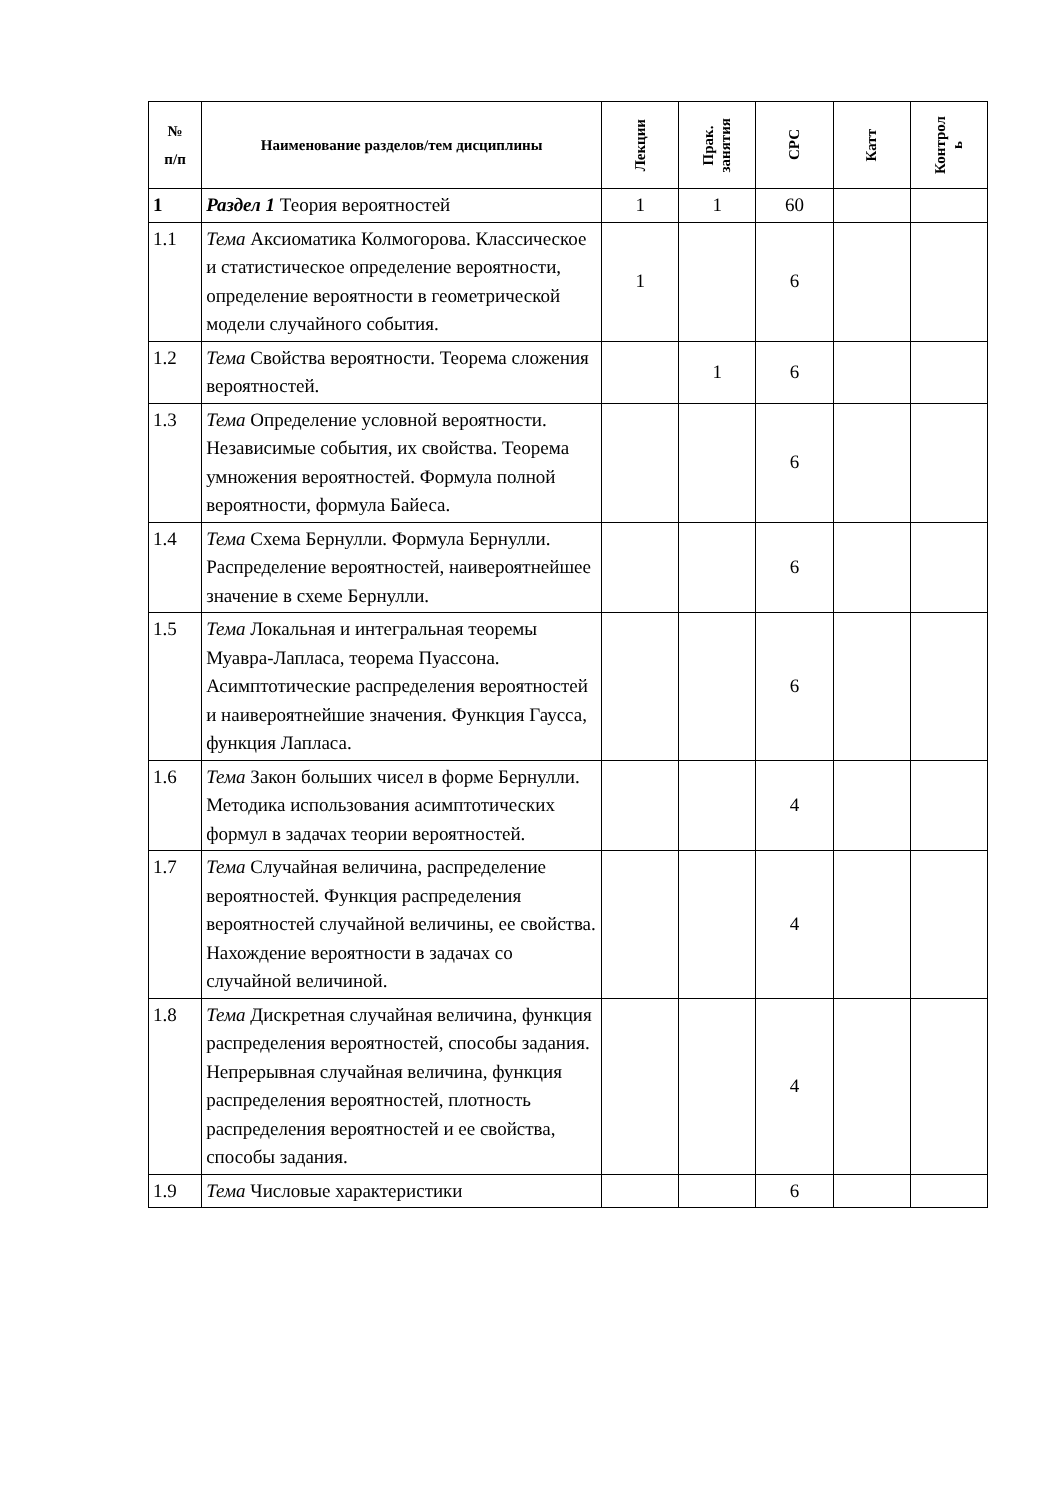| № п/п | Наименование разделов/тем дисциплины | Лекции | Прак. занятия | СРС | Катт | Контрол ь |
| --- | --- | --- | --- | --- | --- | --- |
| 1 | Раздел 1 Теория вероятностей | 1 | 1 | 60 | | |
| 1.1 | Тема Аксиоматика Колмогорова. Классическое и статистическое определение вероятности, определение вероятности в геометрической модели случайного события. | 1 | | 6 | | |
| 1.2 | Тема Свойства вероятности. Теорема сложения вероятностей. | | 1 | 6 | | |
| 1.3 | Тема Определение условной вероятности. Независимые события, их свойства. Теорема умножения вероятностей. Формула полной вероятности, формула Байеса. | | | 6 | | |
| 1.4 | Тема Схема Бернулли. Формула Бернулли. Распределение вероятностей, наивероятнейшее значение в схеме Бернулли. | | | 6 | | |
| 1.5 | Тема Локальная и интегральная теоремы Муавра-Лапласа, теорема Пуассона. Асимптотические распределения вероятностей и наивероятнейшие значения. Функция Гаусса, функция Лапласа. | | | 6 | | |
| 1.6 | Тема Закон больших чисел в форме Бернулли. Методика использования асимптотических формул в задачах теории вероятностей. | | | 4 | | |
| 1.7 | Тема Случайная величина, распределение вероятностей. Функция распределения вероятностей случайной величины, ее свойства. Нахождение вероятности в задачах со случайной величиной. | | | 4 | | |
| 1.8 | Тема Дискретная случайная величина, функция распределения вероятностей, способы задания. Непрерывная случайная величина, функция распределения вероятностей, плотность распределения вероятностей и ее свойства, способы задания. | | | 4 | | |
| 1.9 | Тема Числовые характеристики | | | 6 | | |